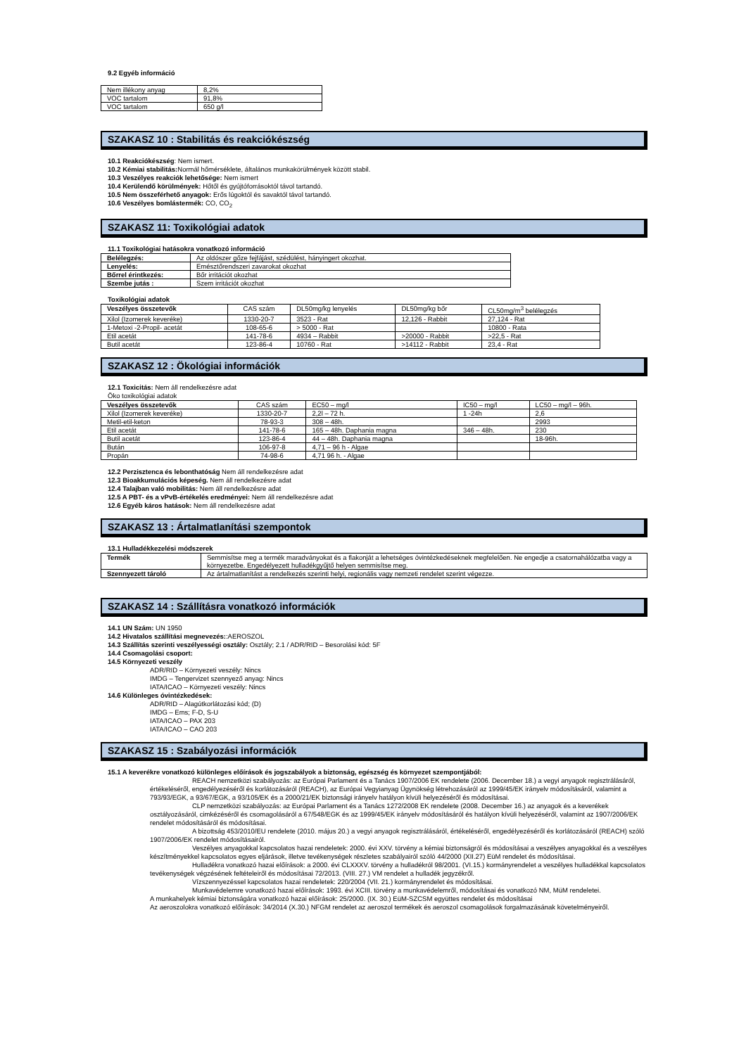9.2 Egyéb információ
| Nem illékony anyag | 8,2% |
| VOC tartalom | 91,8% |
| VOC tartalom | 650 g/l |
SZAKASZ 10 : Stabilitás és reakciókészség
10.1 Reakciókészség: Nem ismert.
10.2 Kémiai stabilitás: Normál hőmérséklete, általános munkakörülmények között stabil.
10.3 Veszélyes reakciók lehetősége: Nem ismert
10.4 Kerülendő körülmények: Hőtől és gyújtóforrásoktól távol tartandó.
10.5 Nem összeférhető anyagok: Erős lúgoktól és savaktól távol tartandó.
10.6 Veszélyes bomlástermék: CO, CO<sub>2</sub>
SZAKASZ 11: Toxikológiai adatok
11.1 Toxikológiai hatásokra vonatkozó információ
| Belélegzés: | Az oldószer gőze fejfájást, szédülést, hányingert okozhat. |
| Lenyelés: | Emésztőrendszeri zavarokat okozhat |
| Bőrrel érintkezés: | Bőr irritációt okozhat |
| Szembe jutás : | Szem irritációt okozhat |
Toxikológiai adatok
| Veszélyes összetevők | CAS szám | DL50mg/kg lenyelés | DL50mg/kg bőr | CL50mg/m<sup>3</sup> belélegzés |
| Xilol (Izomerek keveréke) | 1330-20-7 | 3523 - Rat | 12,126 - Rabbit | 27,124 - Rat |
| 1-Metoxi -2-Propil- acetát | 108-65-6 | > 5000 - Rat | | 10800 - Rata |
| Etil acetát | 141-78-6 | 4934 – Rabbit | >20000 - Rabbit | >22,5 - Rat |
| Butil acetát | 123-86-4 | 10760 - Rat | >14112 - Rabbit | 23,4 - Rat |
SZAKASZ 12 : Ökológiai információk
12.1 Toxicitás: Nem áll rendelkezésre adat
Öko toxikológiai adatok
| Veszélyes összetevők | CAS szám | EC50 – mg/l | IC50 – mg/l | LC50 – mg/l – 96h. |
| Xilol (Izomerek keveréke) | 1330-20-7 | 2,2l – 72 h. | 1 -24h | 2,6 |
| Metil-etil-keton | 78-93-3 | 308 – 48h. | | 2993 |
| Etil acetát | 141-78-6 | 165 – 48h. Daphania magna | 346 – 48h. | 230 |
| Butil acetát | 123-86-4 | 44 – 48h. Daphania magna | | 18-96h. |
| Bután | 106-97-8 | 4,71 – 96 h - Algae | | |
| Propán | 74-98-6 | 4,71 96 h. - Algae | | |
12.2 Perzisztenca és lebonthatóság Nem áll rendelkezésre adat
12.3 Bioakkumulációs képeség. Nem áll rendelkezésre adat
12.4 Talajban való mobilitás: Nem áll rendelkezésre adat
12.5 A PBT- és a vPvB-értékelés eredményei: Nem áll rendelkezésre adat
12.6 Egyéb káros hatások: Nem áll rendelkezésre adat
SZAKASZ 13 : Ártalmatlanítási szempontok
13.1 Hulladékkezelési módszerek
| Termék | Semmisítse meg a termék maradványokat és a flakonját a lehetséges óvintézkedéseknek megfelelően. Ne engedje a csatornahálózatba vagy a környezetbe. Engedélyezett hulladékgyűjtő helyen semmisítse meg. |
| Szennyezett tároló | Az ártalmatlanítást a rendelkezés szerinti helyi, regionális vagy nemzeti rendelet szerint végezze. |
SZAKASZ 14 : Szállításra vonatkozó információk
14.1 UN Szám: UN 1950
14.2 Hivatalos szállítási megnevezés::AEROSZOL
14.3 Szállítás szerinti veszélyességi osztály: Osztály; 2.1 / ADR/RID – Besorolási kód: 5F
14.4 Csomagolási csoport:
14.5 Környezeti veszély
ADR/RID – Környezeti veszély: Nincs
IMDG – Tengervizet szennyező anyag: Nincs
IATA/ICAO – Környezeti veszély: Nincs
14.6 Különleges óvintézkedések:
ADR/RID – Alagútkorlátozási kód; (D)
IMDG – Ems; F-D, S-U
IATA/ICAO – PAX 203
IATA/ICAO – CAO 203
SZAKASZ 15 : Szabályozási információk
15.1 A keverékre vonatkozó különleges előírások és jogszabályok a biztonság, egészség és környezet szempontjából:
REACH nemzetközi szabályozás: az Európai Parlament és a Tanács 1907/2006 EK rendelete (2006. December 18.) a vegyi anyagok regisztrálásáról, értékeléséről, engedélyezéséről és korlátozásáról (REACH), az Európai Vegyianyag Ügynökség létrehozásáról az 1999/45/EK irányelv módosításáról, valamint a 793/93/EGK, a 93/67/EGK, a 93/105/EK és a 2000/21/EK biztonsági irányelv hatályon kívüli helyezéséről és módosításai.
CLP nemzetközi szabályozás: az Európai Parlament és a Tanács 1272/2008 EK rendelete (2008. December 16.) az anyagok és a keverékek osztályozásáról, cimkézéséről és csomagolásáról a 67/548/EGK és az 1999/45/EK irányelv módosításáról és hatályon kívüli helyezéséről, valamint az 1907/2006/EK rendelet módosításáról és módosításai.
A bizottság 453/2010/EU rendelete (2010. május 20.) a vegyi anyagok regisztrálásáról, értékeléséről, engedélyezéséről és korlátozásáról (REACH) szóló 1907/2006/EK rendelet módosításairól.
Veszélyes anyagokkal kapcsolatos hazai rendeletek: 2000. évi XXV. törvény a kémiai biztonságról és módosításai a veszélyes anyagokkal és a veszélyes készítményekkel kapcsolatos egyes eljárások, illetve tevékenységek részletes szabályairól szóló 44/2000 (XII.27) EüM rendelet és módosításai.
Hulladékra vonatkozó hazai előírások: a 2000. évi CLXXXV. törvény a hulladékról 98/2001. (VI.15.) kormányrendelet a veszélyes hulladékkal kapcsolatos tevékenységek végzésének feltételeiről és módosításai 72/2013. (VIII. 27.) VM rendelet a hulladék jegyzékről.
Vízszennyezéssel kapcsolatos hazai rendeletek: 220/2004 (VII. 21.) kormányrendelet és módosításai.
Munkavédelemre vonatkozó hazai előírások: 1993. évi XCIII. törvény a munkavédelemről, módosításai és vonatkozó NM, MüM rendeletei.
A munkahelyek kémiai biztonságára vonatkozó hazai előírások: 25/2000. (IX. 30.) EüM-SZCSM együttes rendelet és módosításai
Az aeroszolokra vonatkozó előírások: 34/2014 (X.30.) NFGM rendelet az aeroszol termékek és aeroszol csomagolások forgalmazásának követelményeiről.